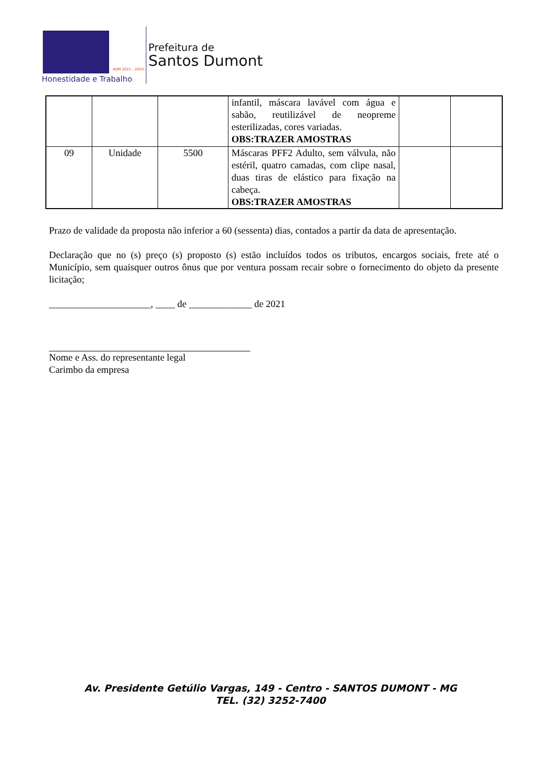ADM 2021 - 2024
Honestidade e Trabalho
Prefeitura de
Santos Dumont
| | | | infantil, máscara lavável com água e sabão, reutilizável de neopreme esterilizadas, cores variadas. OBS:TRAZER AMOSTRAS | | |
| 09 | Unidade | 5500 | Máscaras PFF2 Adulto, sem válvula, não estéril, quatro camadas, com clipe nasal, duas tiras de elástico para fixação na cabeça. OBS:TRAZER AMOSTRAS | | |
Prazo de validade da proposta não inferior a 60 (sessenta) dias, contados a partir da data de apresentação.
Declaração que no (s) preço (s) proposto (s) estão incluídos todos os tributos, encargos sociais, frete até o Município, sem quaisquer outros ônus que por ventura possam recair sobre o fornecimento do objeto da presente licitação;
_____________________, ____ de _____________ de 2021
Nome e Ass. do representante legal
Carimbo da empresa
Av. Presidente Getúlio Vargas, 149 - Centro - SANTOS DUMONT - MG
TEL. (32) 3252-7400